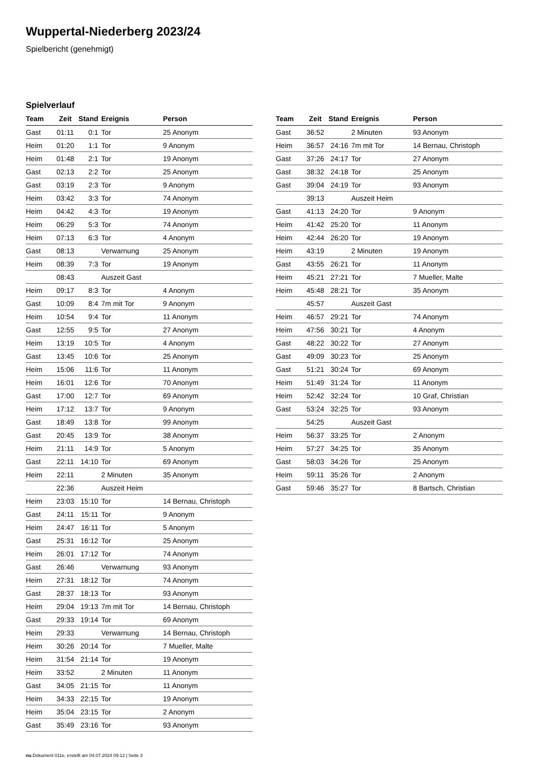Wuppertal-Niederberg 2023/24
Spielbericht (genehmigt)
Spielverlauf
| Team | Zeit | Stand | Ereignis | Person |
| --- | --- | --- | --- | --- |
| Gast | 01:11 | 0:1 | Tor | 25 Anonym |
| Heim | 01:20 | 1:1 | Tor | 9 Anonym |
| Heim | 01:48 | 2:1 | Tor | 19 Anonym |
| Gast | 02:13 | 2:2 | Tor | 25 Anonym |
| Gast | 03:19 | 2:3 | Tor | 9 Anonym |
| Heim | 03:42 | 3:3 | Tor | 74 Anonym |
| Heim | 04:42 | 4:3 | Tor | 19 Anonym |
| Heim | 06:29 | 5:3 | Tor | 74 Anonym |
| Heim | 07:13 | 6:3 | Tor | 4 Anonym |
| Gast | 08:13 | | Verwarnung | 25 Anonym |
| Heim | 08:39 | 7:3 | Tor | 19 Anonym |
| | 08:43 | | Auszeit Gast | |
| Heim | 09:17 | 8:3 | Tor | 4 Anonym |
| Gast | 10:09 | 8:4 | 7m mit Tor | 9 Anonym |
| Heim | 10:54 | 9:4 | Tor | 11 Anonym |
| Gast | 12:55 | 9:5 | Tor | 27 Anonym |
| Heim | 13:19 | 10:5 | Tor | 4 Anonym |
| Gast | 13:45 | 10:6 | Tor | 25 Anonym |
| Heim | 15:06 | 11:6 | Tor | 11 Anonym |
| Heim | 16:01 | 12:6 | Tor | 70 Anonym |
| Gast | 17:00 | 12:7 | Tor | 69 Anonym |
| Heim | 17:12 | 13:7 | Tor | 9 Anonym |
| Gast | 18:49 | 13:8 | Tor | 99 Anonym |
| Gast | 20:45 | 13:9 | Tor | 38 Anonym |
| Heim | 21:11 | 14:9 | Tor | 5 Anonym |
| Gast | 22:11 | 14:10 | Tor | 69 Anonym |
| Heim | 22:11 | | 2 Minuten | 35 Anonym |
| | 22:36 | | Auszeit Heim | |
| Heim | 23:03 | 15:10 | Tor | 14 Bernau, Christoph |
| Gast | 24:11 | 15:11 | Tor | 9 Anonym |
| Heim | 24:47 | 16:11 | Tor | 5 Anonym |
| Gast | 25:31 | 16:12 | Tor | 25 Anonym |
| Heim | 26:01 | 17:12 | Tor | 74 Anonym |
| Gast | 26:46 | | Verwarnung | 93 Anonym |
| Heim | 27:31 | 18:12 | Tor | 74 Anonym |
| Gast | 28:37 | 18:13 | Tor | 93 Anonym |
| Heim | 29:04 | 19:13 | 7m mit Tor | 14 Bernau, Christoph |
| Gast | 29:33 | 19:14 | Tor | 69 Anonym |
| Heim | 29:33 | | Verwarnung | 14 Bernau, Christoph |
| Heim | 30:26 | 20:14 | Tor | 7 Mueller, Malte |
| Heim | 31:54 | 21:14 | Tor | 19 Anonym |
| Heim | 33:52 | | 2 Minuten | 11 Anonym |
| Gast | 34:05 | 21:15 | Tor | 11 Anonym |
| Heim | 34:33 | 22:15 | Tor | 19 Anonym |
| Heim | 35:04 | 23:15 | Tor | 2 Anonym |
| Gast | 35:49 | 23:16 | Tor | 93 Anonym |
| Team | Zeit | Stand | Ereignis | Person |
| --- | --- | --- | --- | --- |
| Gast | 36:52 | | 2 Minuten | 93 Anonym |
| Heim | 36:57 | 24:16 | 7m mit Tor | 14 Bernau, Christoph |
| Gast | 37:26 | 24:17 | Tor | 27 Anonym |
| Gast | 38:32 | 24:18 | Tor | 25 Anonym |
| Gast | 39:04 | 24:19 | Tor | 93 Anonym |
| | 39:13 | | Auszeit Heim | |
| Gast | 41:13 | 24:20 | Tor | 9 Anonym |
| Heim | 41:42 | 25:20 | Tor | 11 Anonym |
| Heim | 42:44 | 26:20 | Tor | 19 Anonym |
| Heim | 43:19 | | 2 Minuten | 19 Anonym |
| Gast | 43:55 | 26:21 | Tor | 11 Anonym |
| Heim | 45:21 | 27:21 | Tor | 7 Mueller, Malte |
| Heim | 45:48 | 28:21 | Tor | 35 Anonym |
| | 45:57 | | Auszeit Gast | |
| Heim | 46:57 | 29:21 | Tor | 74 Anonym |
| Heim | 47:56 | 30:21 | Tor | 4 Anonym |
| Gast | 48:22 | 30:22 | Tor | 27 Anonym |
| Gast | 49:09 | 30:23 | Tor | 25 Anonym |
| Gast | 51:21 | 30:24 | Tor | 69 Anonym |
| Heim | 51:49 | 31:24 | Tor | 11 Anonym |
| Heim | 52:42 | 32:24 | Tor | 10 Graf, Christian |
| Gast | 53:24 | 32:25 | Tor | 93 Anonym |
| | 54:25 | | Auszeit Gast | |
| Heim | 56:37 | 33:25 | Tor | 2 Anonym |
| Heim | 57:27 | 34:25 | Tor | 35 Anonym |
| Gast | 58:03 | 34:26 | Tor | 25 Anonym |
| Heim | 59:11 | 35:26 | Tor | 2 Anonym |
| Gast | 59:46 | 35:27 | Tor | 8 Bartsch, Christian |
nu.Dokument 011e, erstellt am 04.07.2024 09:12 | Seite 3